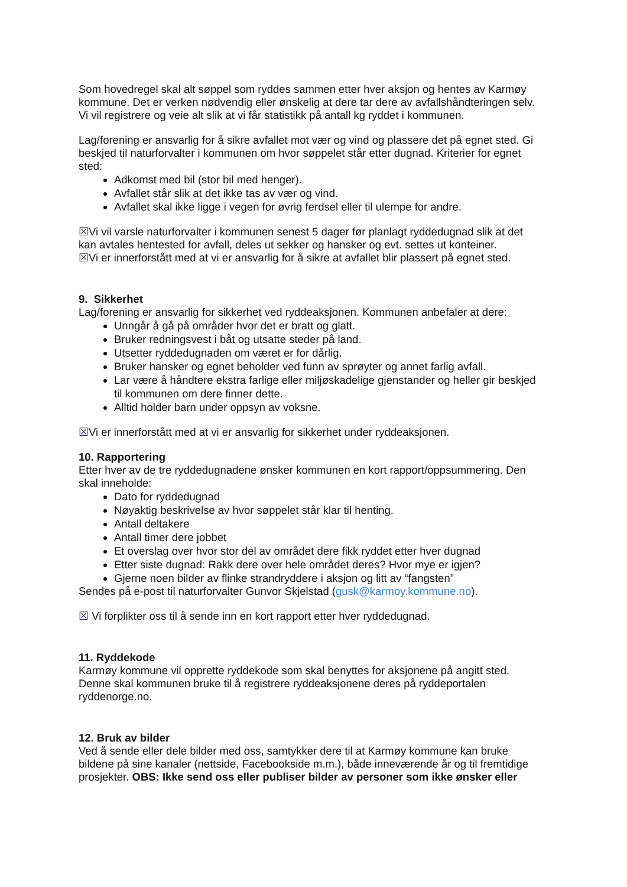Som hovedregel skal alt søppel som ryddes sammen etter hver aksjon og hentes av Karmøy kommune. Det er verken nødvendig eller ønskelig at dere tar dere av avfallshåndteringen selv. Vi vil registrere og veie alt slik at vi får statistikk på antall kg ryddet i kommunen.
Lag/forening er ansvarlig for å sikre avfallet mot vær og vind og plassere det på egnet sted. Gi beskjed til naturforvalter i kommunen om hvor søppelet står etter dugnad. Kriterier for egnet sted:
Adkomst med bil (stor bil med henger).
Avfallet står slik at det ikke tas av vær og vind.
Avfallet skal ikke ligge i vegen for øvrig ferdsel eller til ulempe for andre.
☒Vi vil varsle naturforvalter i kommunen senest 5 dager før planlagt ryddedugnad slik at det kan avtales hentested for avfall, deles ut sekker og hansker og evt. settes ut konteiner.
☒Vi er innerforstått med at vi er ansvarlig for å sikre at avfallet blir plassert på egnet sted.
9. Sikkerhet
Lag/forening er ansvarlig for sikkerhet ved ryddeaksjonen. Kommunen anbefaler at dere:
Unngår å gå på områder hvor det er bratt og glatt.
Bruker redningsvest i båt og utsatte steder på land.
Utsetter ryddedugnaden om været er for dårlig.
Bruker hansker og egnet beholder ved funn av sprøyter og annet farlig avfall.
Lar være å håndtere ekstra farlige eller miljøskadelige gjenstander og heller gir beskjed til kommunen om dere finner dette.
Alltid holder barn under oppsyn av voksne.
☒Vi er innerforstått med at vi er ansvarlig for sikkerhet under ryddeaksjonen.
10. Rapportering
Etter hver av de tre ryddedugnadene ønsker kommunen en kort rapport/oppsummering. Den skal inneholde:
Dato for ryddedugnad
Nøyaktig beskrivelse av hvor søppelet står klar til henting.
Antall deltakere
Antall timer dere jobbet
Et overslag over hvor stor del av området dere fikk ryddet etter hver dugnad
Etter siste dugnad: Rakk dere over hele området deres? Hvor mye er igjen?
Gjerne noen bilder av flinke strandryddere i aksjon og litt av “fangsten”
Sendes på e-post til naturforvalter Gunvor Skjelstad (gusk@karmoy.kommune.no).
☒ Vi forplikter oss til å sende inn en kort rapport etter hver ryddedugnad.
11. Ryddekode
Karmøy kommune vil opprette ryddekode som skal benyttes for aksjonene på angitt sted. Denne skal kommunen bruke til å registrere ryddeaksjonene deres på ryddeportalen ryddenorge.no.
12. Bruk av bilder
Ved å sende eller dele bilder med oss, samtykker dere til at Karmøy kommune kan bruke bildene på sine kanaler (nettside, Facebookside m.m.), både inneværende år og til fremtidige prosjekter. OBS: Ikke send oss eller publiser bilder av personer som ikke ønsker eller